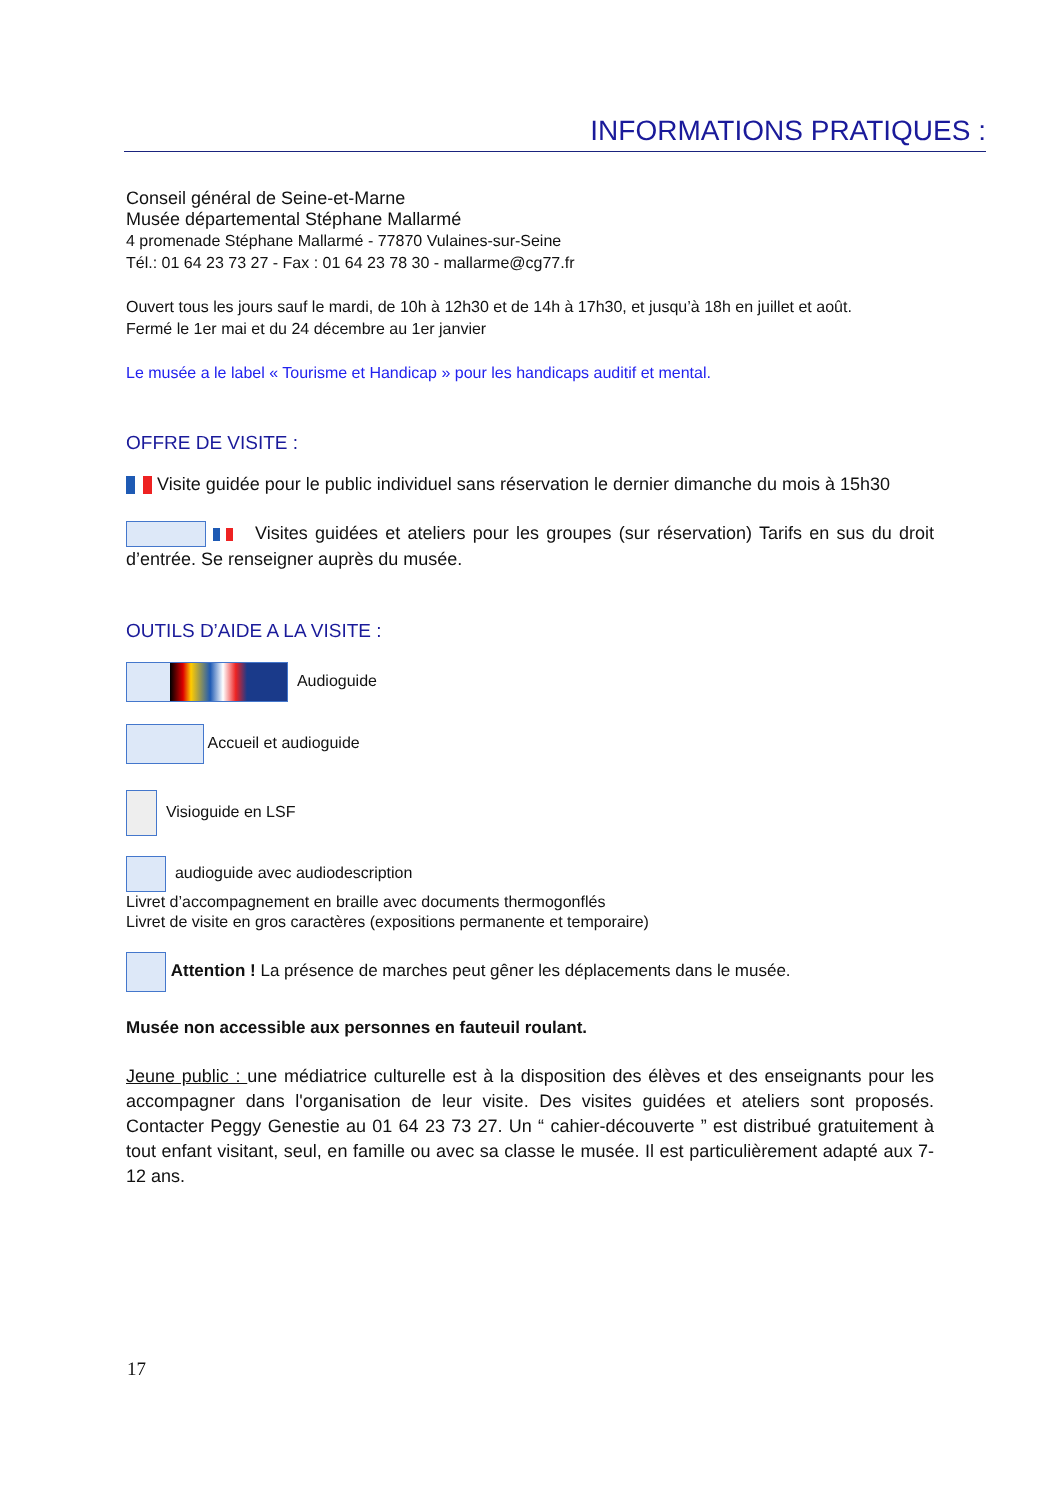INFORMATIONS PRATIQUES :
Conseil général de Seine-et-Marne
Musée départemental Stéphane Mallarmé
4 promenade Stéphane Mallarmé - 77870 Vulaines-sur-Seine
Tél.: 01 64 23 73 27 - Fax : 01 64 23 78 30 - mallarme@cg77.fr
Ouvert tous les jours sauf le mardi, de 10h à 12h30 et de 14h à 17h30, et jusqu’à 18h en juillet et août.
Fermé le 1er mai et du 24 décembre au 1er janvier
Le musée a le label « Tourisme et Handicap » pour les handicaps auditif et mental.
OFFRE DE VISITE :
Visite guidée pour le public individuel sans réservation le dernier dimanche du mois à 15h30
Visites guidées et ateliers pour les groupes (sur réservation) Tarifs en sus du droit d’entrée. Se renseigner auprès du musée.
OUTILS D’AIDE A LA VISITE :
Audioguide
Accueil et audioguide
Visioguide en LSF
audioguide avec audiodescription
Livret d’accompagnement en braille avec documents thermogonflés
Livret de visite en gros caractères (expositions permanente et temporaire)
Attention ! La présence de marches peut gêner les déplacements dans le musée.
Musée non accessible aux personnes en fauteuil roulant.
Jeune public : une médiatrice culturelle est à la disposition des élèves et des enseignants pour les accompagner dans l'organisation de leur visite. Des visites guidées et ateliers sont proposés. Contacter Peggy Genestie au 01 64 23 73 27. Un “ cahier-découverte ” est distribué gratuitement à tout enfant visitant, seul, en famille ou avec sa classe le musée. Il est particulièrement adapté aux 7-12 ans.
17